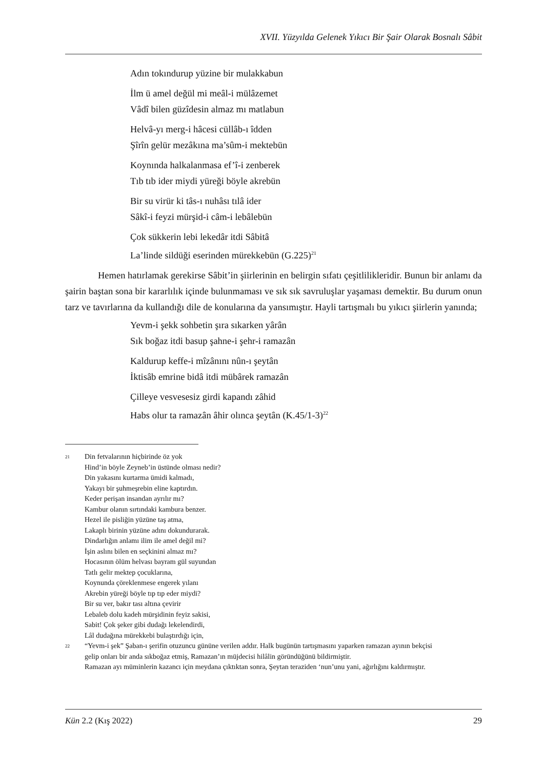XVII. Yüzyılda Gelenek Yıkıcı Bir Şair Olarak Bosnalı Sâbit
Adın tokındurup yüzine bir mulakkabun
İlm ü amel değül mi meâl-i mülâzemet
Vâdî bilen güzîdesin almaz mı matlabun
Helvâ-yı merg-i hâcesi cüllâb-ı îdden
Şîrîn gelür mezâkına ma’sûm-i mektebün
Koynında halkalanmasa ef’î-i zenberek
Tıb tıb ider miydi yüreği böyle akrebün
Bir su virür ki tâs-ı nuhâsı tılâ ider
Sâkî-i feyzi mürşid-i câm-i lebâlebün
Çok sükkerin lebi lekedâr itdi Sâbitâ
La’linde sildüği eserinden mürekkebün (G.225)<sup>21</sup>
Hemen hatırlamak gerekirse Sâbit’in şiirlerinin en belirgin sıfatı çeşitlilikleridir. Bunun bir anlamı da şairin baştan sona bir kararlılık içinde bulunmaması ve sık sık savruluşlar yaşaması demektir. Bu durum onun tarz ve tavırlarına da kullandığı dile de konularına da yansımıştır. Hayli tartışmalı bu yıkıcı şiirlerin yanında;
Yevm-i şekk sohbetin şıra sıkarken yârân
Sık boğaz itdi basup şahne-i şehr-i ramazân
Kaldurup keffe-i mîzânını nûn-ı şeytân
İktisâb emrine bidâ itdi mübârek ramazân
Çilleye vesvesesiz girdi kapandı zâhid
Habs olur ta ramazân âhir olınca şeytân (K.45/1-3)<sup>22</sup>
21
Din fetvalarının hiçbirinde öz yok
Hind’in böyle Zeyneb’in üstünde olması nedir?
Din yakasını kurtarma ümidi kalmadı,
Yakayı bir şuhmeşrebin eline kaptırdın.
Keder perişan insandan ayrılır mı?
Kambur olanın sırtındaki kambura benzer.
Hezel ile pisliğin yüzüne taş atma,
Lakaplı birinin yüzüne adını dokundurarak.
Dindarlığın anlamı ilim ile amel değil mi?
İşin aslını bilen en seçkinini almaz mı?
Hocasının ölüm helvası bayram gül suyundan
Tatlı gelir mektep çocuklarına,
Koynunda çöreklenmese engerek yılanı
Akrebin yüreği böyle tıp tıp eder miydi?
Bir su ver, bakır tası altına çevirir
Lebaleb dolu kadeh mürşidinin feyiz sakisi,
Sabit! Çok şeker gibi dudağı lekelendirdi,
Lâl dudağına mürekkebi bulaştırdığı için,
22
“Yevm-i şek” Şaban-ı şerifin otuzuncu gününe verilen addır. Halk bugünün tartışmasını yaparken ramazan ayının bekçisi gelip onları bir anda sıkboğaz etmiş, Ramazan’ın müjdecisi hilâlin göründüğünü bildirmiştir.
Ramazan ayı müminlerin kazancı için meydana çıktıktan sonra, Şeytan teraziden ‘nun’unu yani, ağırlığını kaldırmıştır.
Kün 2.2 (Kış 2022) 29